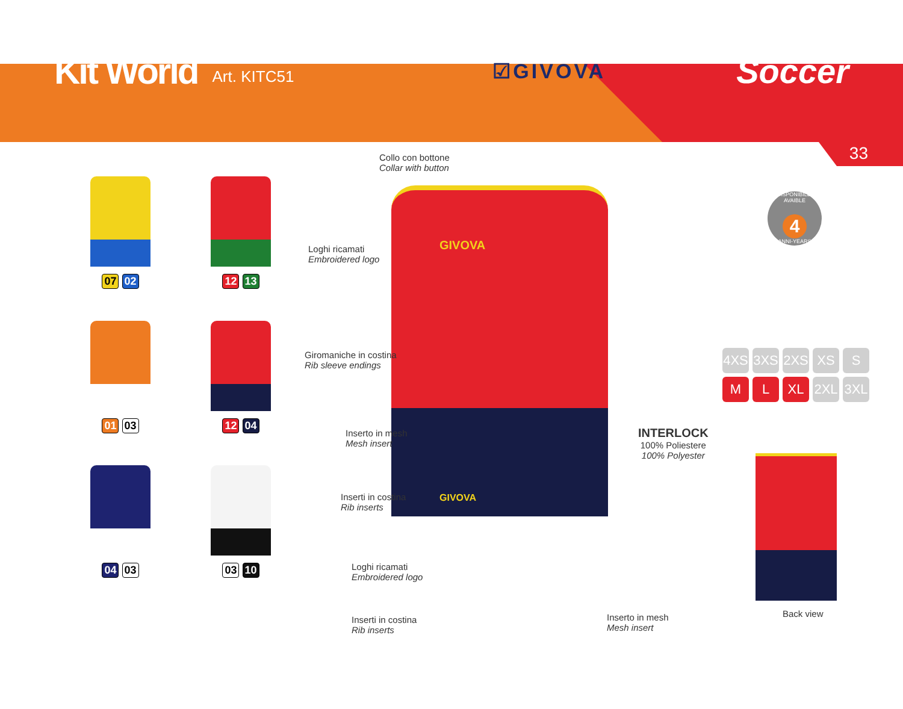Kit World Art. KITC51 ☑GIVOVA Soccer
33
07 02
12 13
01 03
12 04
04 03
03 10
GIVOVA
GIVOVA
Collo con bottone
Collar with button
Loghi ricamati
Embroidered logo
Giromaniche in costina
Rib sleeve endings
Inserto in mesh
Mesh insert
Inserti in costina
Rib inserts
Loghi ricamati
Embroidered logo
Inserti in costina
Rib inserts
Inserto in mesh
Mesh insert
INTERLOCK
100% Poliestere
100% Polyester
DISPONIBILE-AVAIBLE
4
ANNI-YEARS
4XS 3XS 2XS XS S M L XL 2XL 3XL
Back view